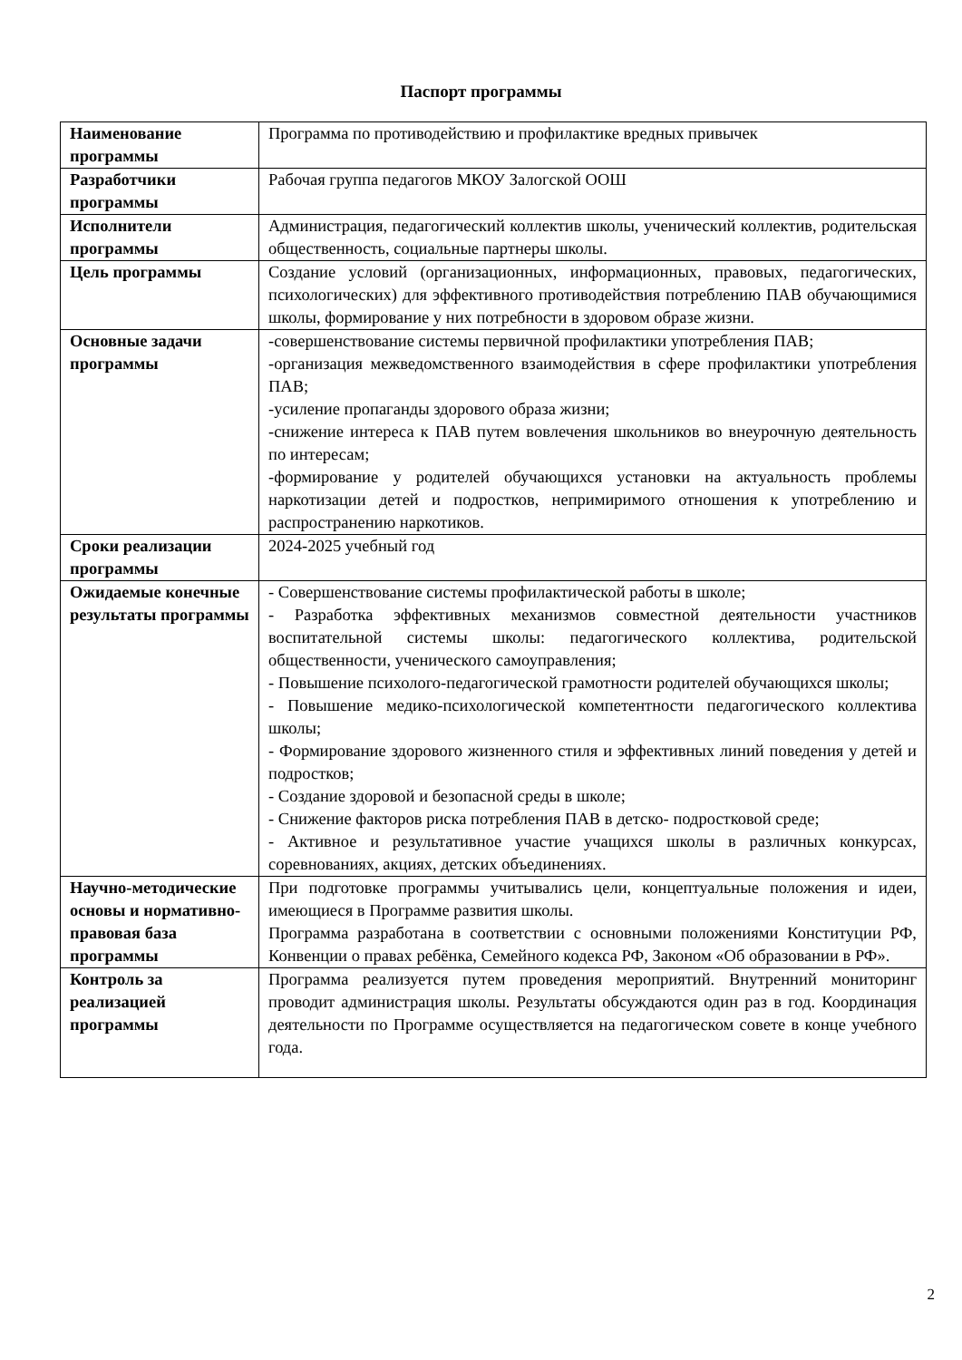Паспорт программы
| Наименование программы | Программа по противодействию и профилактике вредных привычек |
| Разработчики программы | Рабочая группа педагогов МКОУ Залогской ООШ |
| Исполнители программы | Администрация, педагогический коллектив школы, ученический коллектив, родительская общественность, социальные партнеры школы. |
| Цель программы | Создание условий (организационных, информационных, правовых, педагогических, психологических) для эффективного противодействия потреблению ПАВ обучающимися школы, формирование у них потребности в здоровом образе жизни. |
| Основные задачи программы | -совершенствование системы первичной профилактики употребления ПАВ; -организация межведомственного взаимодействия в сфере профилактики употребления ПАВ; -усиление пропаганды здорового образа жизни; -снижение интереса к ПАВ путем вовлечения школьников во внеурочную деятельность по интересам; -формирование у родителей обучающихся установки на актуальность проблемы наркотизации детей и подростков, непримиримого отношения к употреблению и распространению наркотиков. |
| Сроки реализации программы | 2024-2025 учебный год |
| Ожидаемые конечные результаты программы | - Совершенствование системы профилактической работы в школе; - Разработка эффективных механизмов совместной деятельности участников воспитательной системы школы: педагогического коллектива, родительской общественности, ученического самоуправления; - Повышение психолого-педагогической грамотности родителей обучающихся школы; - Повышение медико-психологической компетентности педагогического коллектива школы; - Формирование здорового жизненного стиля и эффективных линий поведения у детей и подростков; - Создание здоровой и безопасной среды в школе; - Снижение факторов риска потребления ПАВ в детско- подростковой среде; - Активное и результативное участие учащихся школы в различных конкурсах, соревнованиях, акциях, детских объединениях. |
| Научно-методические основы и нормативно-правовая база программы | При подготовке программы учитывались цели, концептуальные положения и идеи, имеющиеся в Программе развития школы. Программа разработана в соответствии с основными положениями Конституции РФ, Конвенции о правах ребёнка, Семейного кодекса РФ, Законом «Об образовании в РФ». |
| Контроль за реализацией программы | Программа реализуется путем проведения мероприятий. Внутренний мониторинг проводит администрация школы. Результаты обсуждаются один раз в год. Координация деятельности по Программе осуществляется на педагогическом совете в конце учебного года. |
2